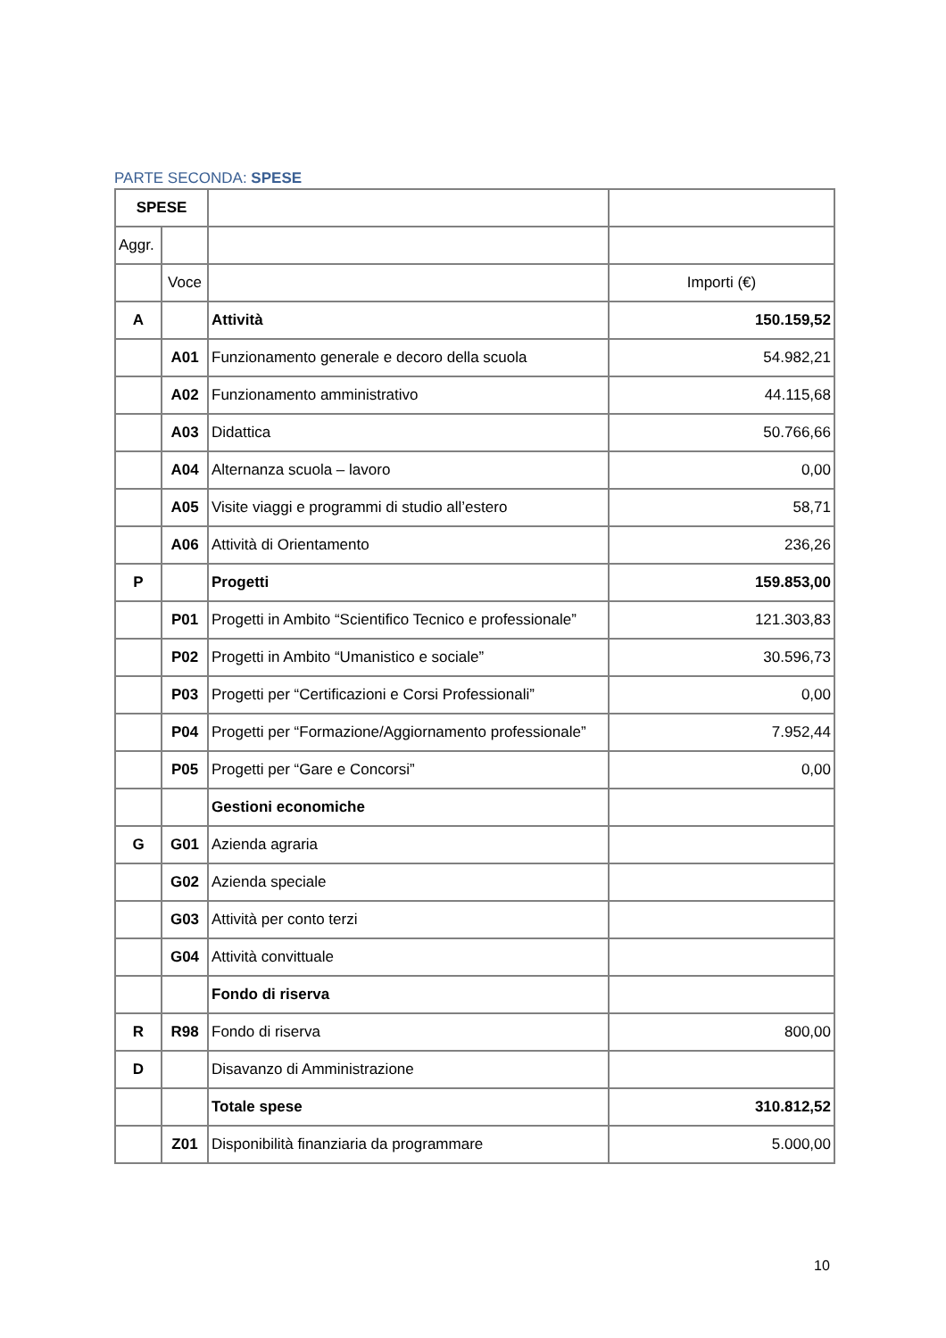PARTE SECONDA: SPESE
| SPESE | | | |
| Aggr. | | | |
| | Voce | | Importi (€) |
| A | | Attività | 150.159,52 |
| | A01 | Funzionamento generale e decoro della scuola | 54.982,21 |
| | A02 | Funzionamento amministrativo | 44.115,68 |
| | A03 | Didattica | 50.766,66 |
| | A04 | Alternanza scuola – lavoro | 0,00 |
| | A05 | Visite viaggi e programmi di studio all’estero | 58,71 |
| | A06 | Attività di Orientamento | 236,26 |
| P | | Progetti | 159.853,00 |
| | P01 | Progetti in Ambito “Scientifico Tecnico e professionale” | 121.303,83 |
| | P02 | Progetti in Ambito “Umanistico e sociale” | 30.596,73 |
| | P03 | Progetti per “Certificazioni e Corsi Professionali” | 0,00 |
| | P04 | Progetti per “Formazione/Aggiornamento professionale” | 7.952,44 |
| | P05 | Progetti per “Gare e Concorsi” | 0,00 |
| | | Gestioni economiche | |
| G | G01 | Azienda agraria | |
| | G02 | Azienda speciale | |
| | G03 | Attività per conto terzi | |
| | G04 | Attività convittuale | |
| | | Fondo di riserva | |
| R | R98 | Fondo di riserva | 800,00 |
| D | | Disavanzo di Amministrazione | |
| | | Totale spese | 310.812,52 |
| | Z01 | Disponibilità finanziaria da programmare | 5.000,00 |
10